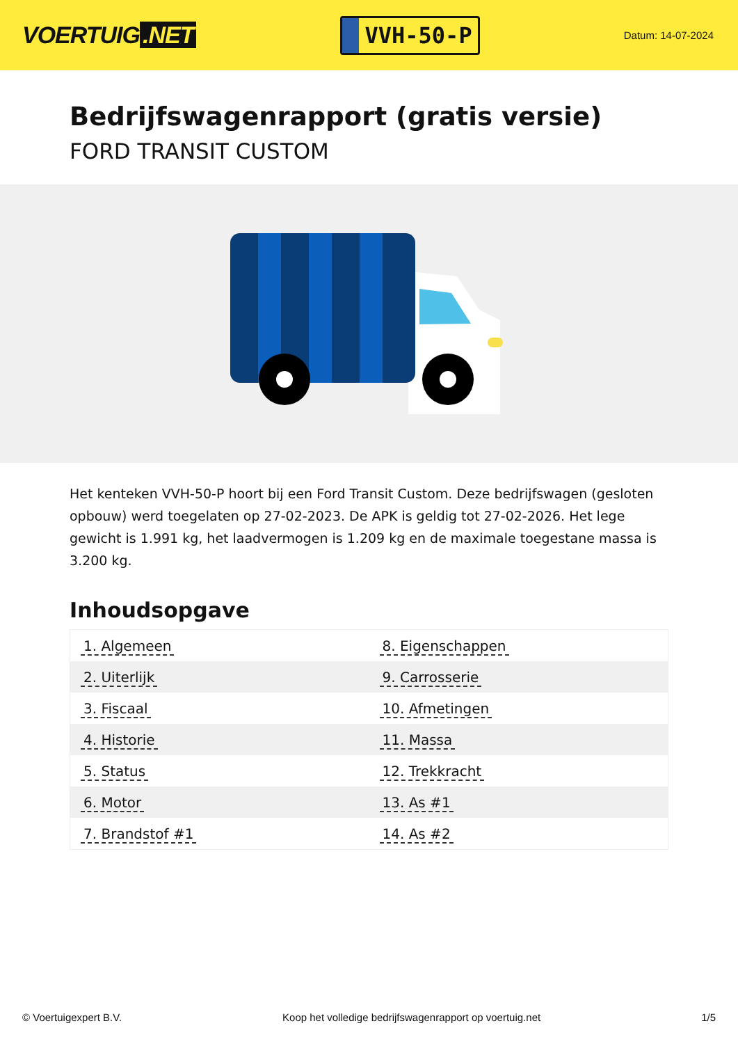VOERTUIG.NET
VVH-50-P
Datum: 14-07-2024
Bedrijfswagenrapport (gratis versie)
FORD TRANSIT CUSTOM
Het kenteken VVH-50-P hoort bij een Ford Transit Custom. Deze bedrijfswagen (gesloten opbouw) werd toegelaten op 27-02-2023. De APK is geldig tot 27-02-2026. Het lege gewicht is 1.991 kg, het laadvermogen is 1.209 kg en de maximale toegestane massa is 3.200 kg.
Inhoudsopgave
| 1. Algemeen | 8. Eigenschappen |
| 2. Uiterlijk | 9. Carrosserie |
| 3. Fiscaal | 10. Afmetingen |
| 4. Historie | 11. Massa |
| 5. Status | 12. Trekkracht |
| 6. Motor | 13. As #1 |
| 7. Brandstof #1 | 14. As #2 |
© Voertuigexpert B.V. Koop het volledige bedrijfswagenrapport op voertuig.net 1/5